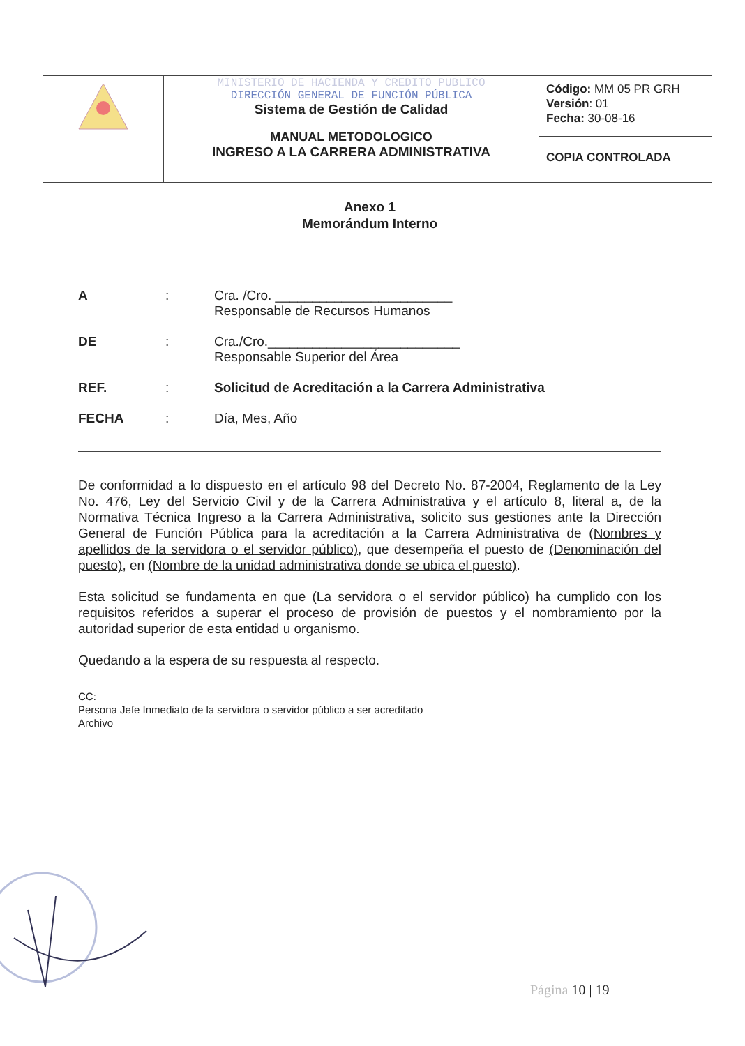| | MINISTERIO DE HACIENDA Y CREDITO PUBLICO DIRECCIÓN GENERAL DE FUNCIÓN PÚBLICA Sistema de Gestión de Calidad MANUAL METODOLOGICO INGRESO A LA CARRERA ADMINISTRATIVA | Código: MM 05 PR GRH Versión : 01 Fecha: 30-08-16 |
| | | COPIA CONTROLADA |
Anexo 1
Memorándum Interno
| A | : | Cra. /Cro. ________________________ Responsable de Recursos Humanos |
| DE | : | Cra./Cro.__________________________ Responsable Superior del Área |
| REF. | : | Solicitud de Acreditación a la Carrera Administrativa |
| FECHA | : | Día, Mes, Año |
De conformidad a lo dispuesto en el artículo 98 del Decreto No. 87-2004, Reglamento de la Ley No. 476, Ley del Servicio Civil y de la Carrera Administrativa y el artículo 8, literal a, de la Normativa Técnica Ingreso a la Carrera Administrativa, solicito sus gestiones ante la Dirección General de Función Pública para la acreditación a la Carrera Administrativa de (Nombres y apellidos de la servidora o el servidor público), que desempeña el puesto de (Denominación del puesto), en (Nombre de la unidad administrativa donde se ubica el puesto).
Esta solicitud se fundamenta en que (La servidora o el servidor público) ha cumplido con los requisitos referidos a superar el proceso de provisión de puestos y el nombramiento por la autoridad superior de esta entidad u organismo.
Quedando a la espera de su respuesta al respecto.
CC:
Persona Jefe Inmediato de la servidora o servidor público a ser acreditado
Archivo
Página 10 | 19